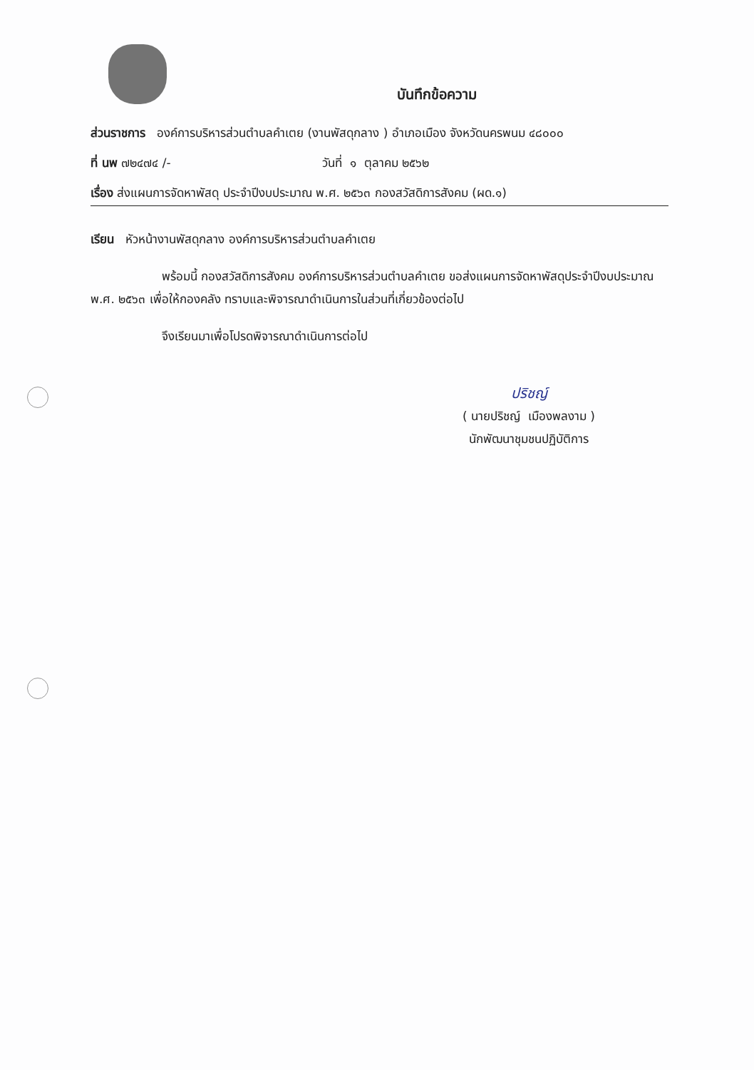บันทึกข้อความ
ส่วนราชการ องค์การบริหารส่วนตำบลคำเตย (งานพัสดุกลาง ) อำเภอเมือง จังหวัดนครพนม ๔๘๐๐๐
ที่ นพ ๗๒๔๗๔ /- วันที่ ๑ ตุลาคม ๒๕๖๒
เรื่อง ส่งแผนการจัดหาพัสดุ ประจำปีงบประมาณ พ.ศ. ๒๕๖๓ กองสวัสดิการสังคม (ผด.๑)
เรียน หัวหน้างานพัสดุกลาง องค์การบริหารส่วนตำบลคำเตย
พร้อมนี้ กองสวัสดิการสังคม องค์การบริหารส่วนตำบลคำเตย ขอส่งแผนการจัดหาพัสดุประจำปีงบประมาณ พ.ศ. ๒๕๖๓ เพื่อให้กองคลัง ทราบและพิจารณาดำเนินการในส่วนที่เกี่ยวข้องต่อไป
จึงเรียนมาเพื่อโปรดพิจารณาดำเนินการต่อไป
ปริชญ์
( นายปริชญ์ เมืองพลงาม )
นักพัฒนาชุมชนปฏิบัติการ